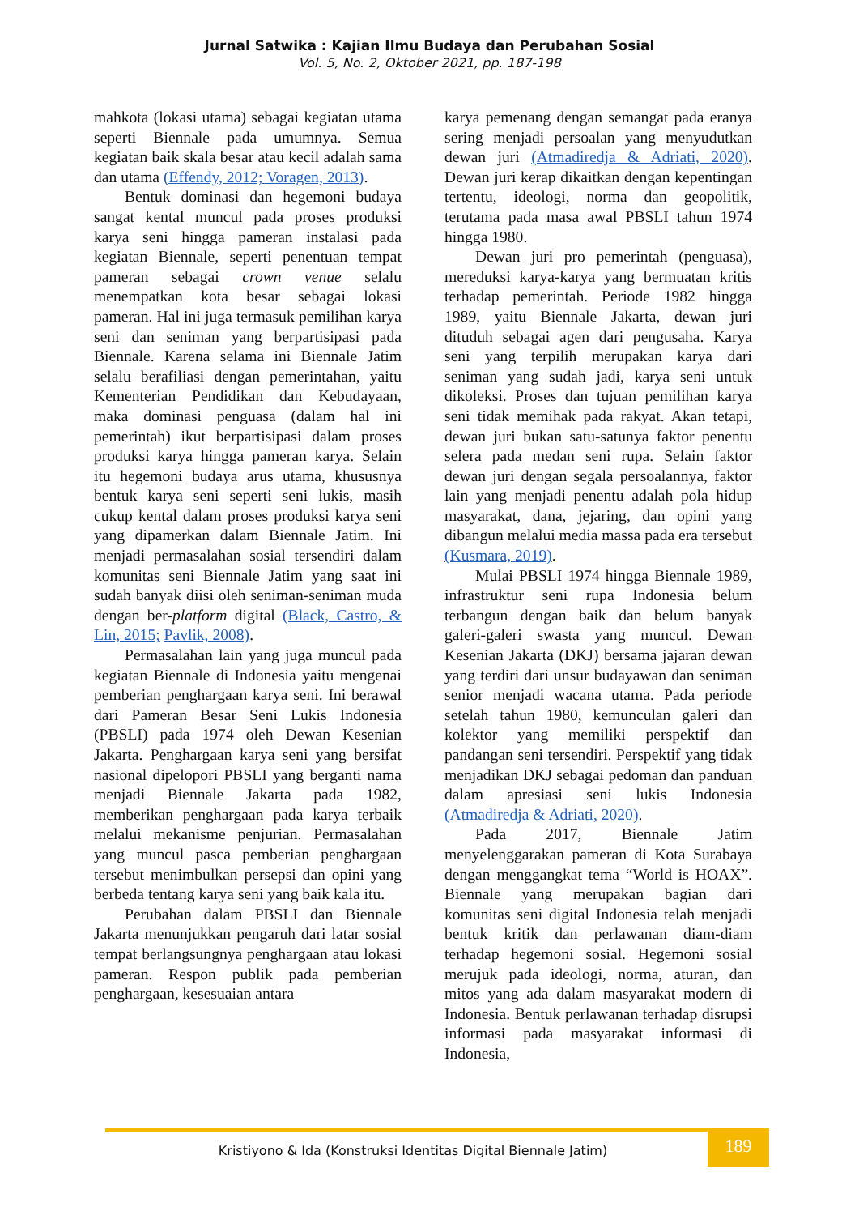Jurnal Satwika : Kajian Ilmu Budaya dan Perubahan Sosial
Vol. 5, No. 2, Oktober 2021, pp. 187-198
mahkota (lokasi utama) sebagai kegiatan utama seperti Biennale pada umumnya. Semua kegiatan baik skala besar atau kecil adalah sama dan utama (Effendy, 2012; Voragen, 2013).
Bentuk dominasi dan hegemoni budaya sangat kental muncul pada proses produksi karya seni hingga pameran instalasi pada kegiatan Biennale, seperti penentuan tempat pameran sebagai crown venue selalu menempatkan kota besar sebagai lokasi pameran. Hal ini juga termasuk pemilihan karya seni dan seniman yang berpartisipasi pada Biennale. Karena selama ini Biennale Jatim selalu berafiliasi dengan pemerintahan, yaitu Kementerian Pendidikan dan Kebudayaan, maka dominasi penguasa (dalam hal ini pemerintah) ikut berpartisipasi dalam proses produksi karya hingga pameran karya. Selain itu hegemoni budaya arus utama, khususnya bentuk karya seni seperti seni lukis, masih cukup kental dalam proses produksi karya seni yang dipamerkan dalam Biennale Jatim. Ini menjadi permasalahan sosial tersendiri dalam komunitas seni Biennale Jatim yang saat ini sudah banyak diisi oleh seniman-seniman muda dengan ber-platform digital (Black, Castro, & Lin, 2015; Pavlik, 2008).
Permasalahan lain yang juga muncul pada kegiatan Biennale di Indonesia yaitu mengenai pemberian penghargaan karya seni. Ini berawal dari Pameran Besar Seni Lukis Indonesia (PBSLI) pada 1974 oleh Dewan Kesenian Jakarta. Penghargaan karya seni yang bersifat nasional dipelopori PBSLI yang berganti nama menjadi Biennale Jakarta pada 1982, memberikan penghargaan pada karya terbaik melalui mekanisme penjurian. Permasalahan yang muncul pasca pemberian penghargaan tersebut menimbulkan persepsi dan opini yang berbeda tentang karya seni yang baik kala itu.
Perubahan dalam PBSLI dan Biennale Jakarta menunjukkan pengaruh dari latar sosial tempat berlangsungnya penghargaan atau lokasi pameran. Respon publik pada pemberian penghargaan, kesesuaian antara
karya pemenang dengan semangat pada eranya sering menjadi persoalan yang menyudutkan dewan juri (Atmadiredja & Adriati, 2020). Dewan juri kerap dikaitkan dengan kepentingan tertentu, ideologi, norma dan geopolitik, terutama pada masa awal PBSLI tahun 1974 hingga 1980.
Dewan juri pro pemerintah (penguasa), mereduksi karya-karya yang bermuatan kritis terhadap pemerintah. Periode 1982 hingga 1989, yaitu Biennale Jakarta, dewan juri dituduh sebagai agen dari pengusaha. Karya seni yang terpilih merupakan karya dari seniman yang sudah jadi, karya seni untuk dikoleksi. Proses dan tujuan pemilihan karya seni tidak memihak pada rakyat. Akan tetapi, dewan juri bukan satu-satunya faktor penentu selera pada medan seni rupa. Selain faktor dewan juri dengan segala persoalannya, faktor lain yang menjadi penentu adalah pola hidup masyarakat, dana, jejaring, dan opini yang dibangun melalui media massa pada era tersebut (Kusmara, 2019).
Mulai PBSLI 1974 hingga Biennale 1989, infrastruktur seni rupa Indonesia belum terbangun dengan baik dan belum banyak galeri-galeri swasta yang muncul. Dewan Kesenian Jakarta (DKJ) bersama jajaran dewan yang terdiri dari unsur budayawan dan seniman senior menjadi wacana utama. Pada periode setelah tahun 1980, kemunculan galeri dan kolektor yang memiliki perspektif dan pandangan seni tersendiri. Perspektif yang tidak menjadikan DKJ sebagai pedoman dan panduan dalam apresiasi seni lukis Indonesia (Atmadiredja & Adriati, 2020).
Pada 2017, Biennale Jatim menyelenggarakan pameran di Kota Surabaya dengan menggangkat tema “World is HOAX”. Biennale yang merupakan bagian dari komunitas seni digital Indonesia telah menjadi bentuk kritik dan perlawanan diam-diam terhadap hegemoni sosial. Hegemoni sosial merujuk pada ideologi, norma, aturan, dan mitos yang ada dalam masyarakat modern di Indonesia. Bentuk perlawanan terhadap disrupsi informasi pada masyarakat informasi di Indonesia,
Kristiyono & Ida (Konstruksi Identitas Digital Biennale Jatim)
189